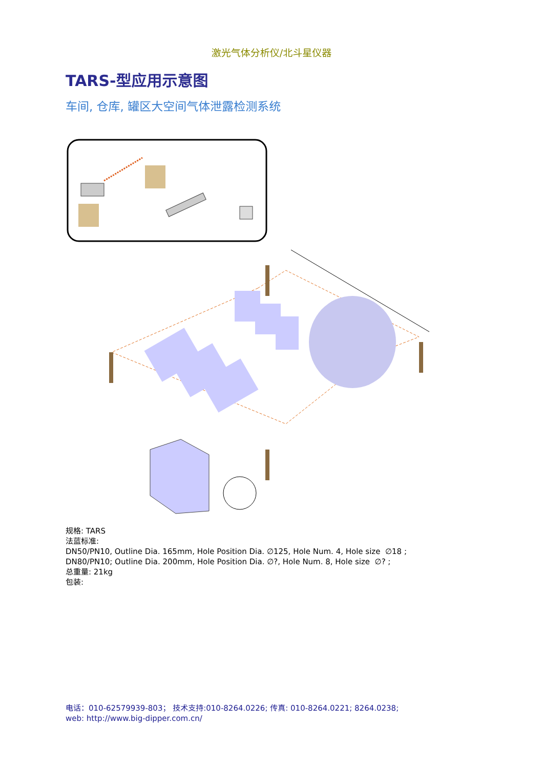激光气体分析仪/北斗星仪器
TARS-型应用示意图
车间, 仓库, 罐区大空间气体泄露检测系统
规格: TARS
法蓝标准:
DN50/PN10, Outline Dia. 165mm, Hole Position Dia. ∅125, Hole Num. 4, Hole size ∅18 ;
DN80/PN10; Outline Dia. 200mm, Hole Position Dia. ∅?, Hole Num. 8, Hole size ∅? ;
总重量: 21kg
包装:
电话：010-62579939-803； 技术支持:010-8264.0226; 传真: 010-8264.0221; 8264.0238;
web: http://www.big-dipper.com.cn/